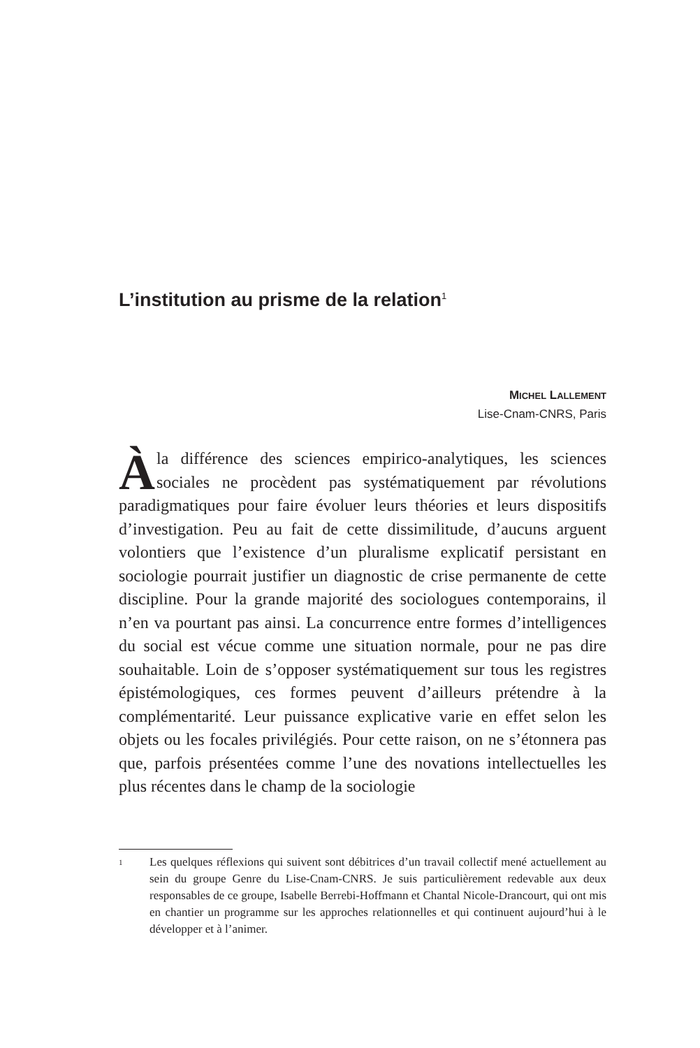L’institution au prisme de la relation<sup>1</sup>
MICHEL LALLEMENT
Lise-Cnam-CNRS, Paris
Àla différence des sciences empirico-analytiques, les sciences sociales ne procèdent pas systématiquement par révolutions paradigmatiques pour faire évoluer leurs théories et leurs dispositifs d’investigation. Peu au fait de cette dissimilitude, d’aucuns arguent volontiers que l’existence d’un pluralisme explicatif persistant en sociologie pourrait justifier un diagnostic de crise permanente de cette discipline. Pour la grande majorité des sociologues contemporains, il n’en va pourtant pas ainsi. La concurrence entre formes d’intelligences du social est vécue comme une situation normale, pour ne pas dire souhaitable. Loin de s’opposer systématiquement sur tous les registres épistémologiques, ces formes peuvent d’ailleurs prétendre à la complémentarité. Leur puissance explicative varie en effet selon les objets ou les focales privilégiés. Pour cette raison, on ne s’étonnera pas que, parfois présentées comme l’une des novations intellectuelles les plus récentes dans le champ de la sociologie
1
Les quelques réflexions qui suivent sont débitrices d’un travail collectif mené actuellement au sein du groupe Genre du Lise-Cnam-CNRS. Je suis particulièrement redevable aux deux responsables de ce groupe, Isabelle Berrebi-Hoffmann et Chantal Nicole-Drancourt, qui ont mis en chantier un programme sur les approches relationnelles et qui continuent aujourd’hui à le développer et à l’animer.